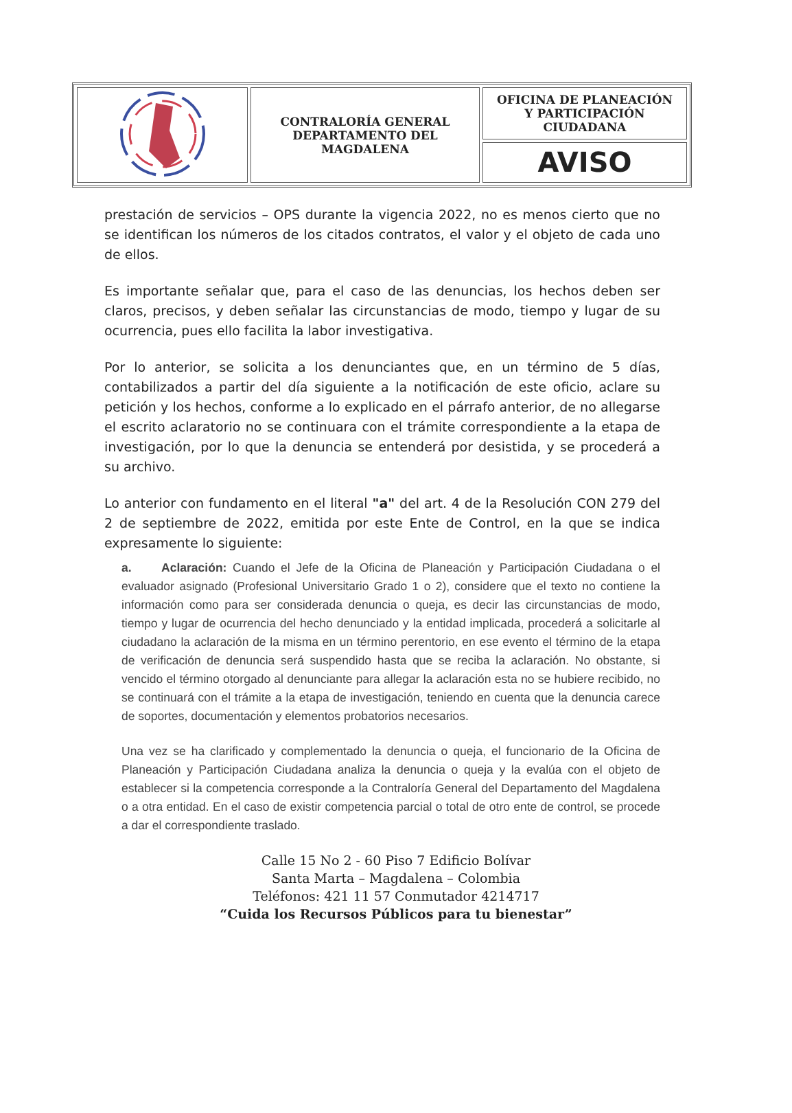| | CONTRALORÍA GENERAL DEPARTAMENTO DEL MAGDALENA | OFICINA DE PLANEACIÓN Y PARTICIPACIÓN CIUDADANA |
| | | AVISO |
prestación de servicios – OPS durante la vigencia 2022, no es menos cierto que no se identifican los números de los citados contratos, el valor y el objeto de cada uno de ellos.
Es importante señalar que, para el caso de las denuncias, los hechos deben ser claros, precisos, y deben señalar las circunstancias de modo, tiempo y lugar de su ocurrencia, pues ello facilita la labor investigativa.
Por lo anterior, se solicita a los denunciantes que, en un término de 5 días, contabilizados a partir del día siguiente a la notificación de este oficio, aclare su petición y los hechos, conforme a lo explicado en el párrafo anterior, de no allegarse el escrito aclaratorio no se continuara con el trámite correspondiente a la etapa de investigación, por lo que la denuncia se entenderá por desistida, y se procederá a su archivo.
Lo anterior con fundamento en el literal "a" del art. 4 de la Resolución CON 279 del 2 de septiembre de 2022, emitida por este Ente de Control, en la que se indica expresamente lo siguiente:
a. Aclaración: Cuando el Jefe de la Oficina de Planeación y Participación Ciudadana o el evaluador asignado (Profesional Universitario Grado 1 o 2), considere que el texto no contiene la información como para ser considerada denuncia o queja, es decir las circunstancias de modo, tiempo y lugar de ocurrencia del hecho denunciado y la entidad implicada, procederá a solicitarle al ciudadano la aclaración de la misma en un término perentorio, en ese evento el término de la etapa de verificación de denuncia será suspendido hasta que se reciba la aclaración. No obstante, si vencido el término otorgado al denunciante para allegar la aclaración esta no se hubiere recibido, no se continuará con el trámite a la etapa de investigación, teniendo en cuenta que la denuncia carece de soportes, documentación y elementos probatorios necesarios.
Una vez se ha clarificado y complementado la denuncia o queja, el funcionario de la Oficina de Planeación y Participación Ciudadana analiza la denuncia o queja y la evalúa con el objeto de establecer si la competencia corresponde a la Contraloría General del Departamento del Magdalena o a otra entidad. En el caso de existir competencia parcial o total de otro ente de control, se procede a dar el correspondiente traslado.
Calle 15 No 2 - 60 Piso 7 Edificio Bolívar
Santa Marta – Magdalena – Colombia
Teléfonos: 421 11 57 Conmutador 4214717
“Cuida los Recursos Públicos para tu bienestar”